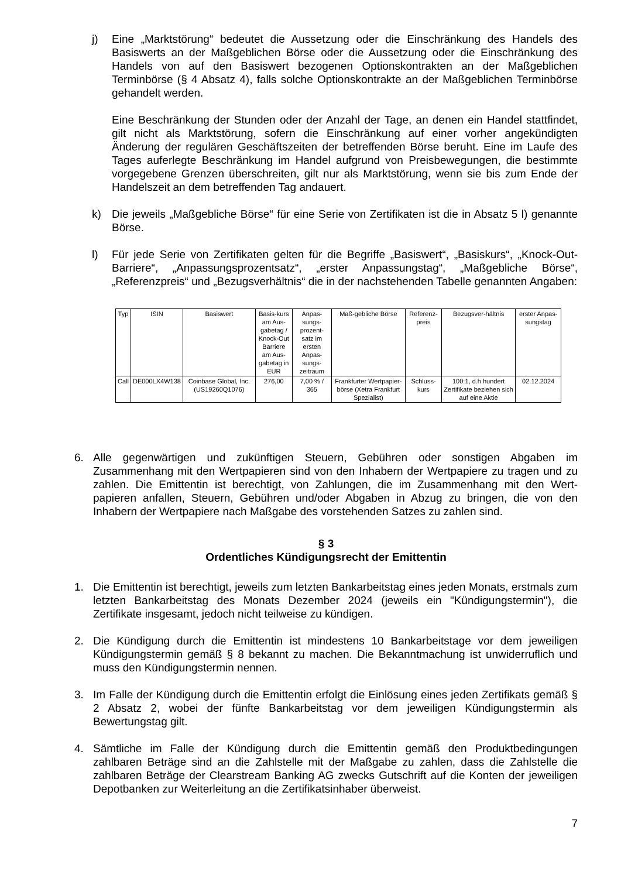j) Eine „Marktstörung“ bedeutet die Aussetzung oder die Einschränkung des Handels des Basiswerts an der Maßgeblichen Börse oder die Aussetzung oder die Einschränkung des Handels von auf den Basiswert bezogenen Optionskontrakten an der Maßgeblichen Terminbörse (§ 4 Absatz 4), falls solche Optionskontrakte an der Maßgeblichen Terminbörse gehandelt werden.
Eine Beschränkung der Stunden oder der Anzahl der Tage, an denen ein Handel stattfindet, gilt nicht als Marktstörung, sofern die Einschränkung auf einer vorher angekündigten Änderung der regulären Geschäftszeiten der betreffenden Börse beruht. Eine im Laufe des Tages auferlegte Beschränkung im Handel aufgrund von Preisbewegungen, die bestimmte vorgegebene Grenzen überschreiten, gilt nur als Marktstörung, wenn sie bis zum Ende der Handelszeit an dem betreffenden Tag andauert.
k) Die jeweils „Maßgebliche Börse“ für eine Serie von Zertifikaten ist die in Absatz 5 l) genannte Börse.
l) Für jede Serie von Zertifikaten gelten für die Begriffe „Basiswert“, „Basiskurs“, „Knock-Out-Barriere“, „Anpassungsprozentsatz“, „erster Anpassungstag“, „Maßgebliche Börse“, „Referenzpreis“ und „Bezugsverhältnis“ die in der nachstehenden Tabelle genannten Angaben:
| Typ | ISIN | Basiswert | Basis-kurs am Aus-gabetag / Knock-Out Barriere am Aus-gabetag in EUR | Anpas-sungs-prozent-satz im ersten Anpas-sungs-zeitraum | Maß-gebliche Börse | Referenz-preis | Bezugsver-hältnis | erster Anpas-sungstag |
| --- | --- | --- | --- | --- | --- | --- | --- | --- |
| Call | DE000LX4W138 | Coinbase Global, Inc. (US19260Q1076) | 276,00 | 7,00 % / 365 | Frankfurter Wertpapier-börse (Xetra Frankfurt Spezialist) | Schluss-kurs | 100:1, d.h hundert Zertifikate beziehen sich auf eine Aktie | 02.12.2024 |
6. Alle gegenwärtigen und zukünftigen Steuern, Gebühren oder sonstigen Abgaben im Zusammenhang mit den Wertpapieren sind von den Inhabern der Wertpapiere zu tragen und zu zahlen. Die Emittentin ist berechtigt, von Zahlungen, die im Zusammenhang mit den Wert-papieren anfallen, Steuern, Gebühren und/oder Abgaben in Abzug zu bringen, die von den Inhabern der Wertpapiere nach Maßgabe des vorstehenden Satzes zu zahlen sind.
§ 3
Ordentliches Kündigungsrecht der Emittentin
1. Die Emittentin ist berechtigt, jeweils zum letzten Bankarbeitstag eines jeden Monats, erstmals zum letzten Bankarbeitstag des Monats Dezember 2024 (jeweils ein "Kündigungstermin"), die Zertifikate insgesamt, jedoch nicht teilweise zu kündigen.
2. Die Kündigung durch die Emittentin ist mindestens 10 Bankarbeitstage vor dem jeweiligen Kündigungstermin gemäß § 8 bekannt zu machen. Die Bekanntmachung ist unwiderruflich und muss den Kündigungstermin nennen.
3. Im Falle der Kündigung durch die Emittentin erfolgt die Einlösung eines jeden Zertifikats gemäß § 2 Absatz 2, wobei der fünfte Bankarbeitstag vor dem jeweiligen Kündigungstermin als Bewertungstag gilt.
4. Sämtliche im Falle der Kündigung durch die Emittentin gemäß den Produktbedingungen zahlbaren Beträge sind an die Zahlstelle mit der Maßgabe zu zahlen, dass die Zahlstelle die zahlbaren Beträge der Clearstream Banking AG zwecks Gutschrift auf die Konten der jeweiligen Depotbanken zur Weiterleitung an die Zertifikatsinhaber überweist.
7